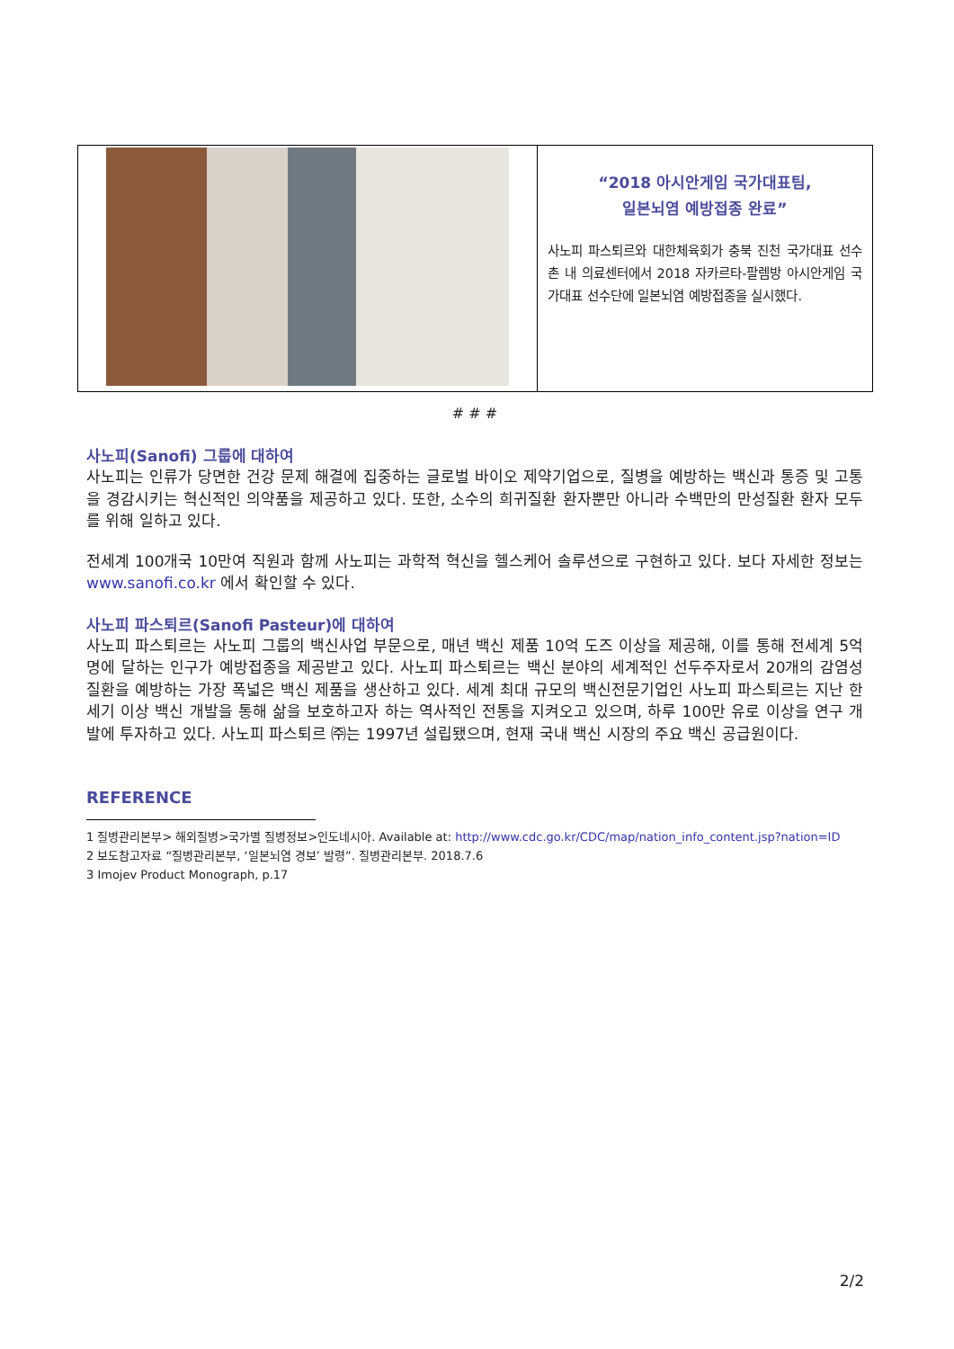| | “2018 아시안게임 국가대표팀, 일본뇌염 예방접종 완료” 사노피 파스퇴르와 대한체육회가 충북 진천 국가대표 선수촌 내 의료센터에서 2018 자카르타-팔렘방 아시안게임 국가대표 선수단에 일본뇌염 예방접종을 실시했다. |
# # #
사노피(Sanofi) 그룹에 대하여
사노피는 인류가 당면한 건강 문제 해결에 집중하는 글로벌 바이오 제약기업으로, 질병을 예방하는 백신과 통증 및 고통을 경감시키는 혁신적인 의약품을 제공하고 있다. 또한, 소수의 희귀질환 환자뿐만 아니라 수백만의 만성질환 환자 모두를 위해 일하고 있다.
전세계 100개국 10만여 직원과 함께 사노피는 과학적 혁신을 헬스케어 솔루션으로 구현하고 있다. 보다 자세한 정보는 www.sanofi.co.kr 에서 확인할 수 있다.
사노피 파스퇴르(Sanofi Pasteur)에 대하여
사노피 파스퇴르는 사노피 그룹의 백신사업 부문으로, 매년 백신 제품 10억 도즈 이상을 제공해, 이를 통해 전세계 5억 명에 달하는 인구가 예방접종을 제공받고 있다. 사노피 파스퇴르는 백신 분야의 세계적인 선두주자로서 20개의 감염성 질환을 예방하는 가장 폭넓은 백신 제품을 생산하고 있다. 세계 최대 규모의 백신전문기업인 사노피 파스퇴르는 지난 한 세기 이상 백신 개발을 통해 삶을 보호하고자 하는 역사적인 전통을 지켜오고 있으며, 하루 100만 유로 이상을 연구 개발에 투자하고 있다. 사노피 파스퇴르 ㈜는 1997년 설립됐으며, 현재 국내 백신 시장의 주요 백신 공급원이다.
REFERENCE
1 질병관리본부> 해외질병>국가별 질병정보>인도네시아. Available at: http://www.cdc.go.kr/CDC/map/nation_info_content.jsp?nation=ID
2 보도참고자료 “질병관리본부, ‘일본뇌염 경보’ 발령”. 질병관리본부. 2018.7.6
3 Imojev Product Monograph, p.17
2/2